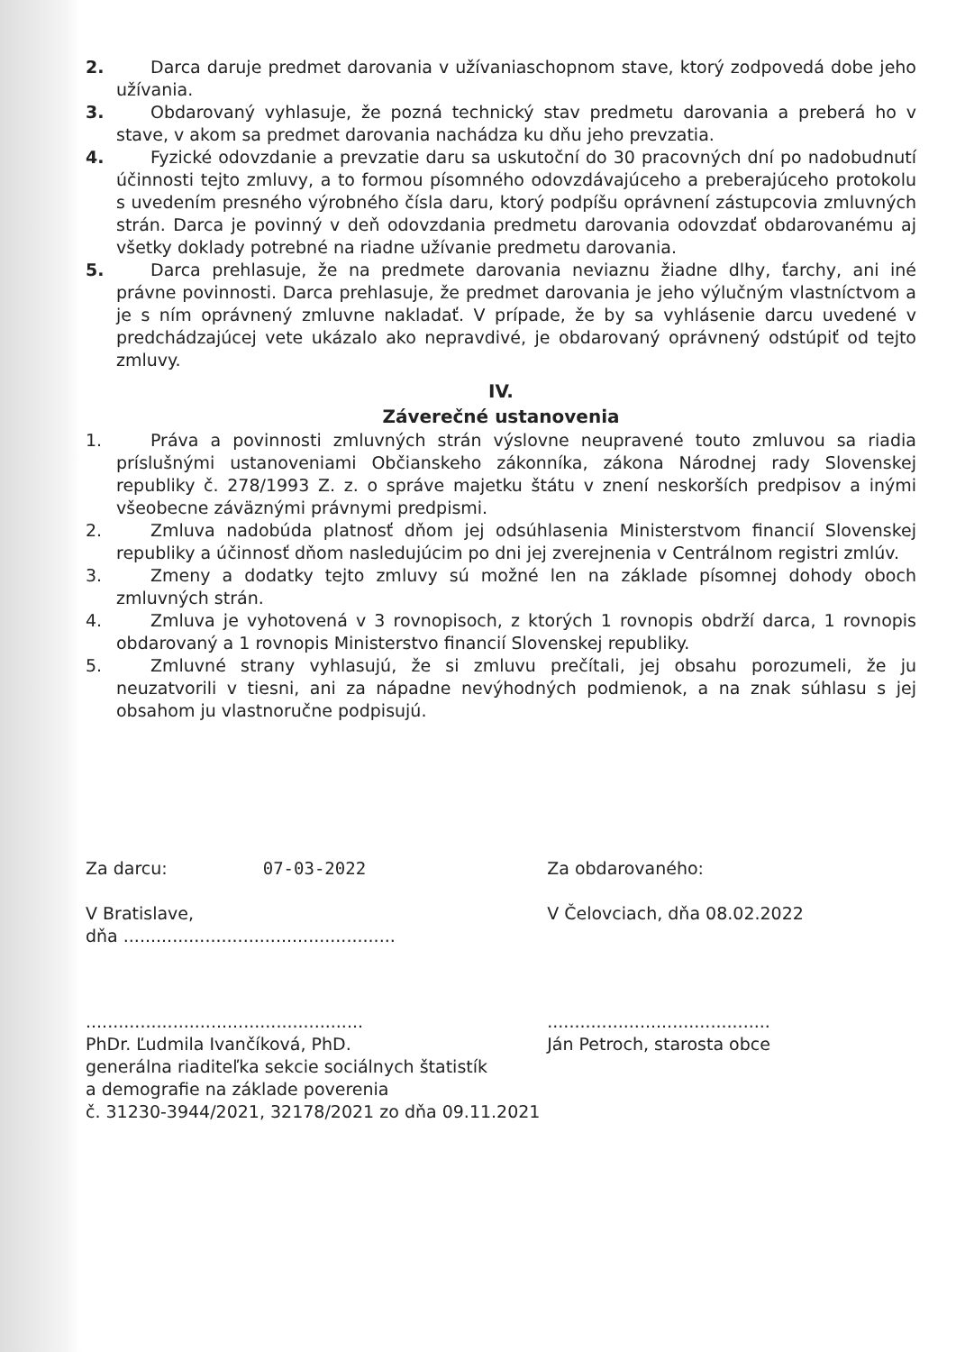2. Darca daruje predmet darovania v užívaniaschopnom stave, ktorý zodpovedá dobe jeho užívania.
3. Obdarovaný vyhlasuje, že pozná technický stav predmetu darovania a preberá ho v stave, v akom sa predmet darovania nachádza ku dňu jeho prevzatia.
4. Fyzické odovzdanie a prevzatie daru sa uskutoční do 30 pracovných dní po nadobudnutí účinnosti tejto zmluvy, a to formou písomného odovzdávajúceho a preberajúceho protokolu s uvedením presného výrobného čísla daru, ktorý podpíšu oprávnení zástupcovia zmluvných strán. Darca je povinný v deň odovzdania predmetu darovania odovzdať obdarovanému aj všetky doklady potrebné na riadne užívanie predmetu darovania.
5. Darca prehlasuje, že na predmete darovania neviaznu žiadne dlhy, ťarchy, ani iné právne povinnosti. Darca prehlasuje, že predmet darovania je jeho výlučným vlastníctvom a je s ním oprávnený zmluvne nakladať. V prípade, že by sa vyhlásenie darcu uvedené v predchádzajúcej vete ukázalo ako nepravdivé, je obdarovaný oprávnený odstúpiť od tejto zmluvy.
IV.
Záverečné ustanovenia
1. Práva a povinnosti zmluvných strán výslovne neupravené touto zmluvou sa riadia príslušnými ustanoveniami Občianskeho zákonníka, zákona Národnej rady Slovenskej republiky č. 278/1993 Z. z. o správe majetku štátu v znení neskorších predpisov a inými všeobecne záväznými právnymi predpismi.
2. Zmluva nadobúda platnosť dňom jej odsúhlasenia Ministerstvom financií Slovenskej republiky a účinnosť dňom nasledujúcim po dni jej zverejnenia v Centrálnom registri zmlúv.
3. Zmeny a dodatky tejto zmluvy sú možné len na základe písomnej dohody oboch zmluvných strán.
4. Zmluva je vyhotovená v 3 rovnopisoch, z ktorých 1 rovnopis obdrží darca, 1 rovnopis obdarovaný a 1 rovnopis Ministerstvo financií Slovenskej republiky.
5. Zmluvné strany vyhlasujú, že si zmluvu prečítali, jej obsahu porozumeli, že ju neuzatvorili v tiesni, ani za nápadne nevýhodných podmienok, a na znak súhlasu s jej obsahom ju vlastnoručne podpisujú.
Za darcu: 07-03-2022
V Bratislave,
dňa ..................................................
...................................................
PhDr. Ľudmila Ivančíková, PhD.
generálna riaditeľka sekcie sociálnych štatistík
a demografie na základe poverenia
č. 31230-3944/2021, 32178/2021 zo dňa 09.11.2021
Za obdarovaného:
V Čelovciach, dňa 08.02.2022
.........................................
Ján Petroch, starosta obce